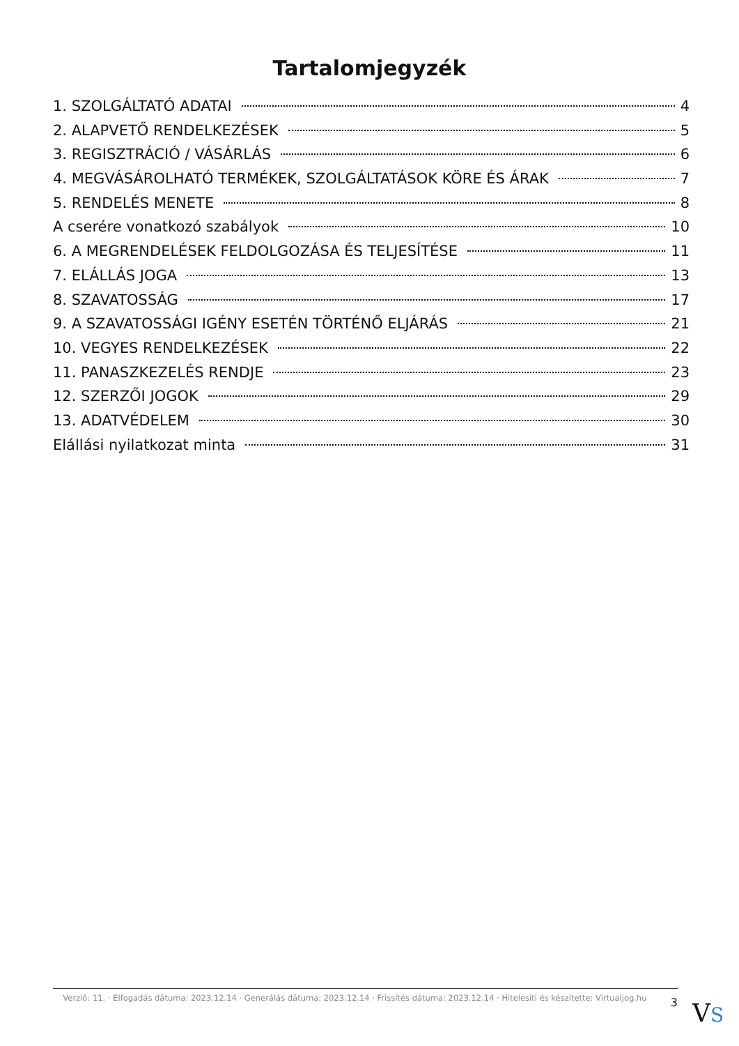Tartalomjegyzék
1. SZOLGÁLTATÓ ADATAI 4
2. ALAPVETŐ RENDELKEZÉSEK 5
3. REGISZTRÁCIÓ / VÁSÁRLÁS 6
4. MEGVÁSÁROLHATÓ TERMÉKEK, SZOLGÁLTATÁSOK KÖRE ÉS ÁRAK 7
5. RENDELÉS MENETE 8
A cserére vonatkozó szabályok 10
6. A MEGRENDELÉSEK FELDOLGOZÁSA ÉS TELJESÍTÉSE 11
7. ELÁLLÁS JOGA 13
8. SZAVATOSSÁG 17
9. A SZAVATOSSÁGI IGÉNY ESETÉN TÖRTÉNŐ ELJÁRÁS 21
10. VEGYES RENDELKEZÉSEK 22
11. PANASZKEZELÉS RENDJE 23
12. SZERZŐI JOGOK 29
13. ADATVÉDELEM 30
Elállási nyilatkozat minta 31
Verzió: 11. · Elfogadás dátuma: 2023.12.14 · Generálás dátuma: 2023.12.14 · Frissítés dátuma: 2023.12.14 · Hitelesíti és készítette: Virtualjog.hu
3
VS